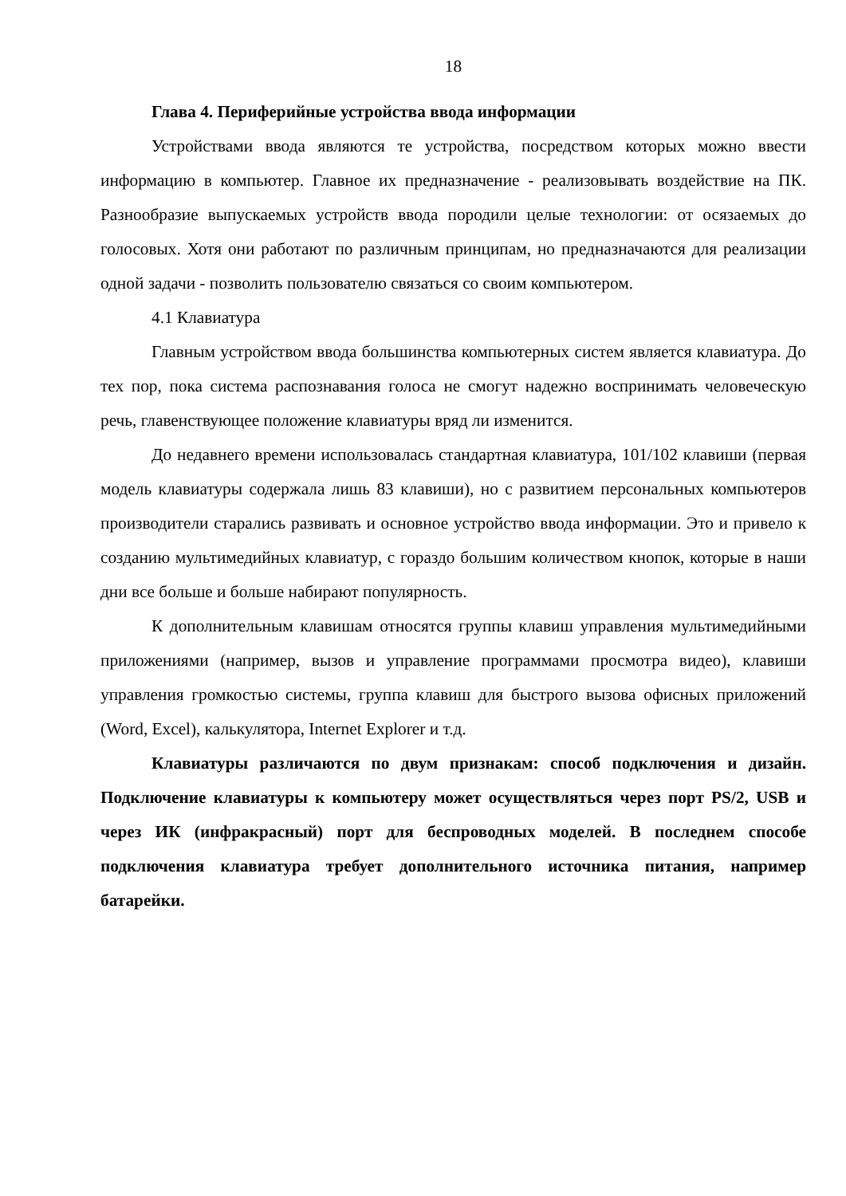18
Глава 4. Периферийные устройства ввода информации
Устройствами ввода являются те устройства, посредством которых можно ввести информацию в компьютер. Главное их предназначение - реализовывать воздействие на ПК. Разнообразие выпускаемых устройств ввода породили целые технологии: от осязаемых до голосовых. Хотя они работают по различным принципам, но предназначаются для реализации одной задачи - позволить пользователю связаться со своим компьютером.
4.1 Клавиатура
Главным устройством ввода большинства компьютерных систем является клавиатура. До тех пор, пока система распознавания голоса не смогут надежно воспринимать человеческую речь, главенствующее положение клавиатуры вряд ли изменится.
До недавнего времени использовалась стандартная клавиатура, 101/102 клавиши (первая модель клавиатуры содержала лишь 83 клавиши), но с развитием персональных компьютеров производители старались развивать и основное устройство ввода информации. Это и привело к созданию мультимедийных клавиатур, с гораздо большим количеством кнопок, которые в наши дни все больше и больше набирают популярность.
К дополнительным клавишам относятся группы клавиш управления мультимедийными приложениями (например, вызов и управление программами просмотра видео), клавиши управления громкостью системы, группа клавиш для быстрого вызова офисных приложений (Word, Excel), калькулятора, Internet Explorer и т.д.
Клавиатуры различаются по двум признакам: способ подключения и дизайн. Подключение клавиатуры к компьютеру может осуществляться через порт PS/2, USB и через ИК (инфракрасный) порт для беспроводных моделей. В последнем способе подключения клавиатура требует дополнительного источника питания, например батарейки.